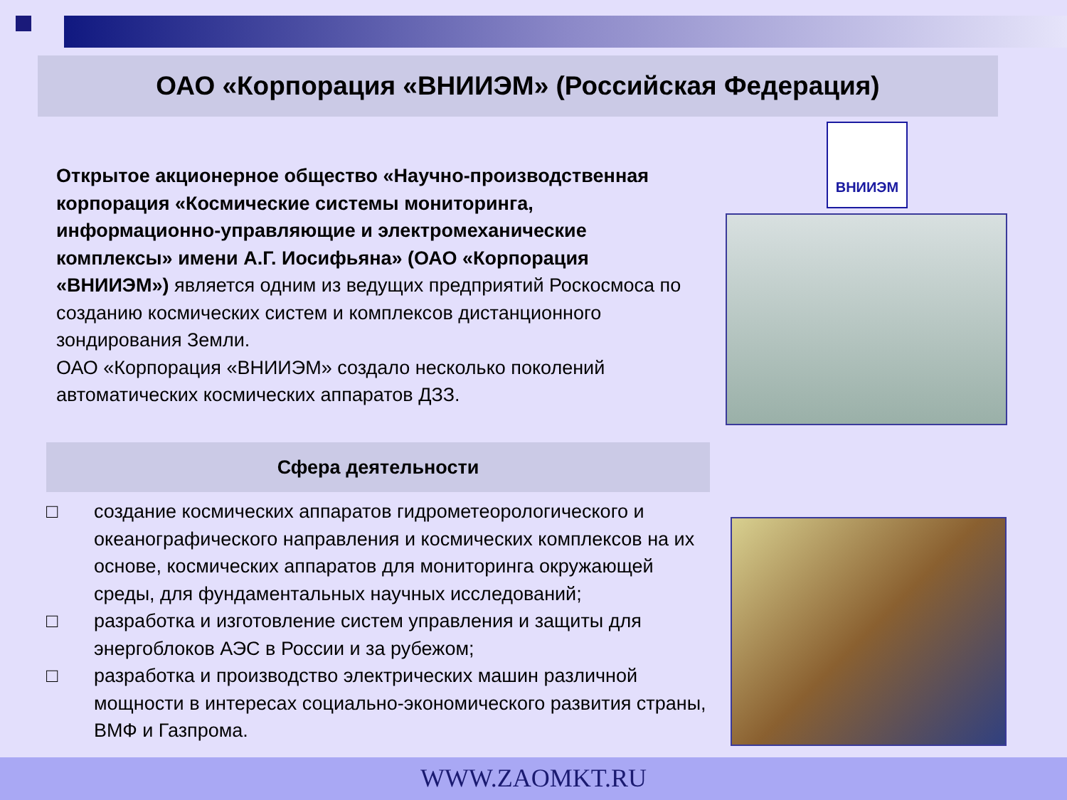ОАО «Корпорация «ВНИИЭМ» (Российская Федерация)
ВНИИЭМ
Открытое акционерное общество «Научно-производственная корпорация «Космические системы мониторинга, информационно-управляющие и электромеханические комплексы» имени А.Г. Иосифьяна» (ОАО «Корпорация «ВНИИЭМ») является одним из ведущих предприятий Роскосмоса по созданию космических систем и комплексов дистанционного зондирования Земли.
ОАО «Корпорация «ВНИИЭМ» создало несколько поколений автоматических космических аппаратов ДЗЗ.
Сфера деятельности
□ создание космических аппаратов гидрометеорологического и океанографического направления и космических комплексов на их основе, космических аппаратов для мониторинга окружающей среды, для фундаментальных научных исследований;
□ разработка и изготовление систем управления и защиты для энергоблоков АЭС в России и за рубежом;
□ разработка и производство электрических машин различной мощности в интересах социально-экономического развития страны, ВМФ и Газпрома.
WWW.ZAOMKT.RU